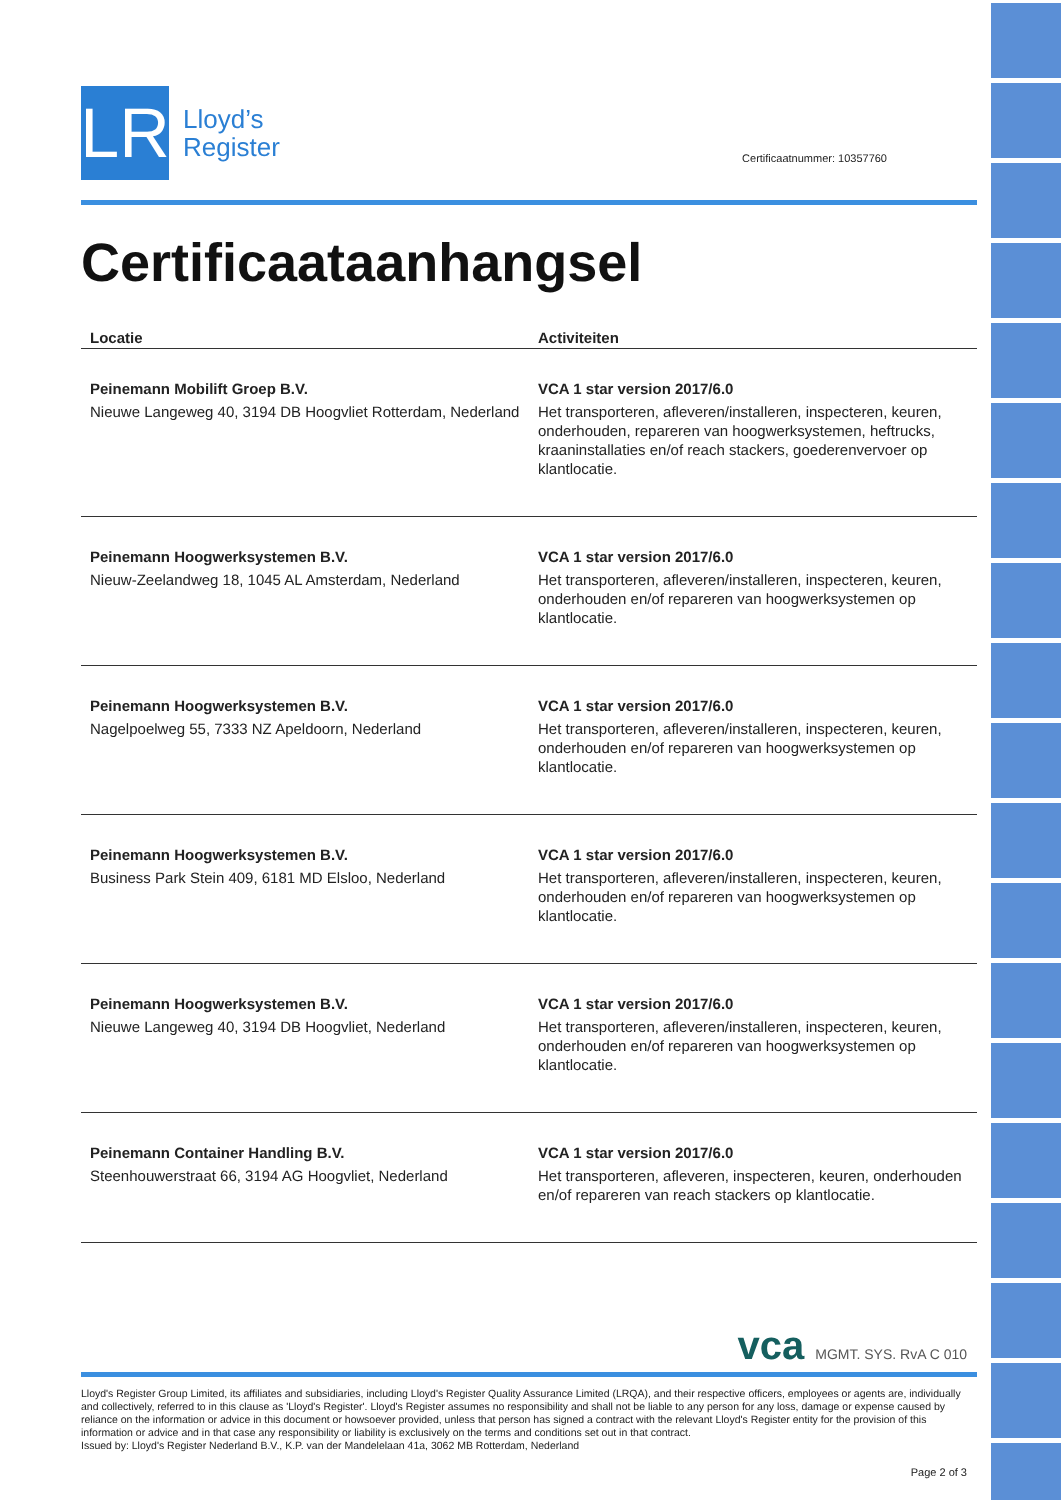LR
Lloyd’s
Register
Certificaatnummer: 10357760
Certificaataanhangsel
| Locatie | Activiteiten |
| --- | --- |
| Peinemann Mobilift Groep B.V. Nieuwe Langeweg 40, 3194 DB Hoogvliet Rotterdam, Nederland | VCA 1 star version 2017/6.0 Het transporteren, afleveren/installeren, inspecteren, keuren, onderhouden, repareren van hoogwerksystemen, heftrucks, kraaninstallaties en/of reach stackers, goederenvervoer op klantlocatie. |
| Peinemann Hoogwerksystemen B.V. Nieuw-Zeelandweg 18, 1045 AL Amsterdam, Nederland | VCA 1 star version 2017/6.0 Het transporteren, afleveren/installeren, inspecteren, keuren, onderhouden en/of repareren van hoogwerksystemen op klantlocatie. |
| Peinemann Hoogwerksystemen B.V. Nagelpoelweg 55, 7333 NZ Apeldoorn, Nederland | VCA 1 star version 2017/6.0 Het transporteren, afleveren/installeren, inspecteren, keuren, onderhouden en/of repareren van hoogwerksystemen op klantlocatie. |
| Peinemann Hoogwerksystemen B.V. Business Park Stein 409, 6181 MD Elsloo, Nederland | VCA 1 star version 2017/6.0 Het transporteren, afleveren/installeren, inspecteren, keuren, onderhouden en/of repareren van hoogwerksystemen op klantlocatie. |
| Peinemann Hoogwerksystemen B.V. Nieuwe Langeweg 40, 3194 DB Hoogvliet, Nederland | VCA 1 star version 2017/6.0 Het transporteren, afleveren/installeren, inspecteren, keuren, onderhouden en/of repareren van hoogwerksystemen op klantlocatie. |
| Peinemann Container Handling B.V. Steenhouwerstraat 66, 3194 AG Hoogvliet, Nederland | VCA 1 star version 2017/6.0 Het transporteren, afleveren, inspecteren, keuren, onderhouden en/of repareren van reach stackers op klantlocatie. |
vca MGMT. SYS. RvA C 010
Lloyd's Register Group Limited, its affiliates and subsidiaries, including Lloyd's Register Quality Assurance Limited (LRQA), and their respective officers, employees or agents are, individually and collectively, referred to in this clause as 'Lloyd's Register'. Lloyd's Register assumes no responsibility and shall not be liable to any person for any loss, damage or expense caused by reliance on the information or advice in this document or howsoever provided, unless that person has signed a contract with the relevant Lloyd's Register entity for the provision of this information or advice and in that case any responsibility or liability is exclusively on the terms and conditions set out in that contract.
Issued by: Lloyd's Register Nederland B.V., K.P. van der Mandelelaan 41a, 3062 MB Rotterdam, Nederland
Page 2 of 3